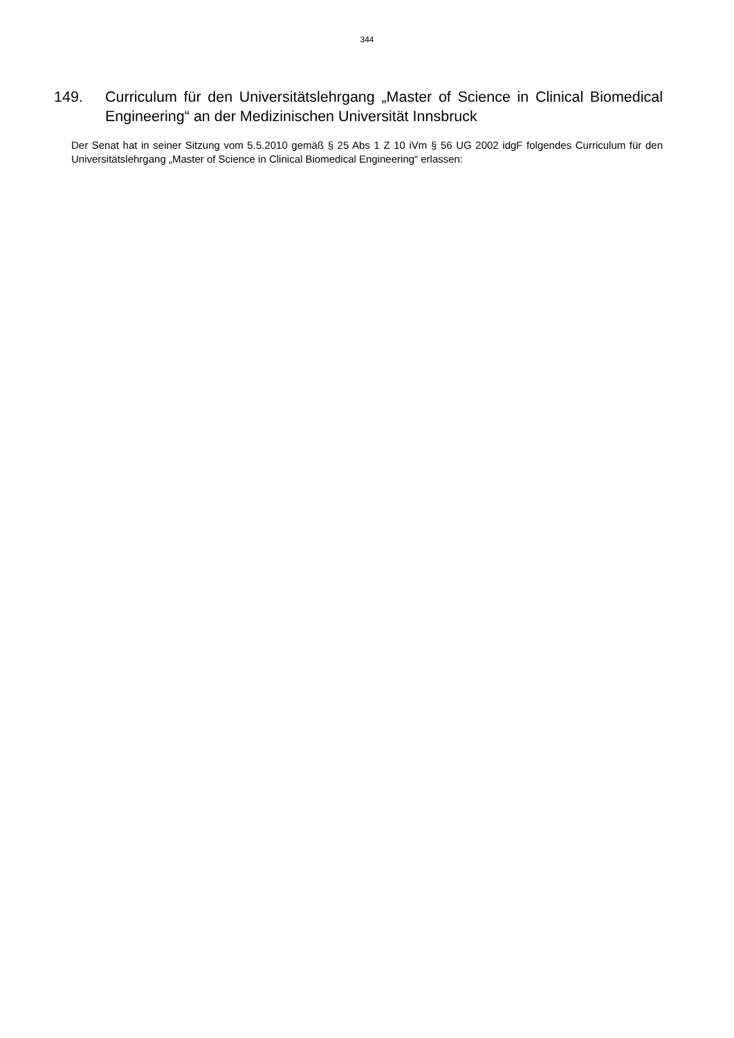344
149. Curriculum für den Universitätslehrgang „Master of Science in Clinical Biomedical Engineering“ an der Medizinischen Universität Innsbruck
Der Senat hat in seiner Sitzung vom 5.5.2010 gemäß § 25 Abs 1 Z 10 iVm § 56 UG 2002 idgF folgendes Curriculum für den Universitätslehrgang „Master of Science in Clinical Biomedical Engineering“ erlassen: